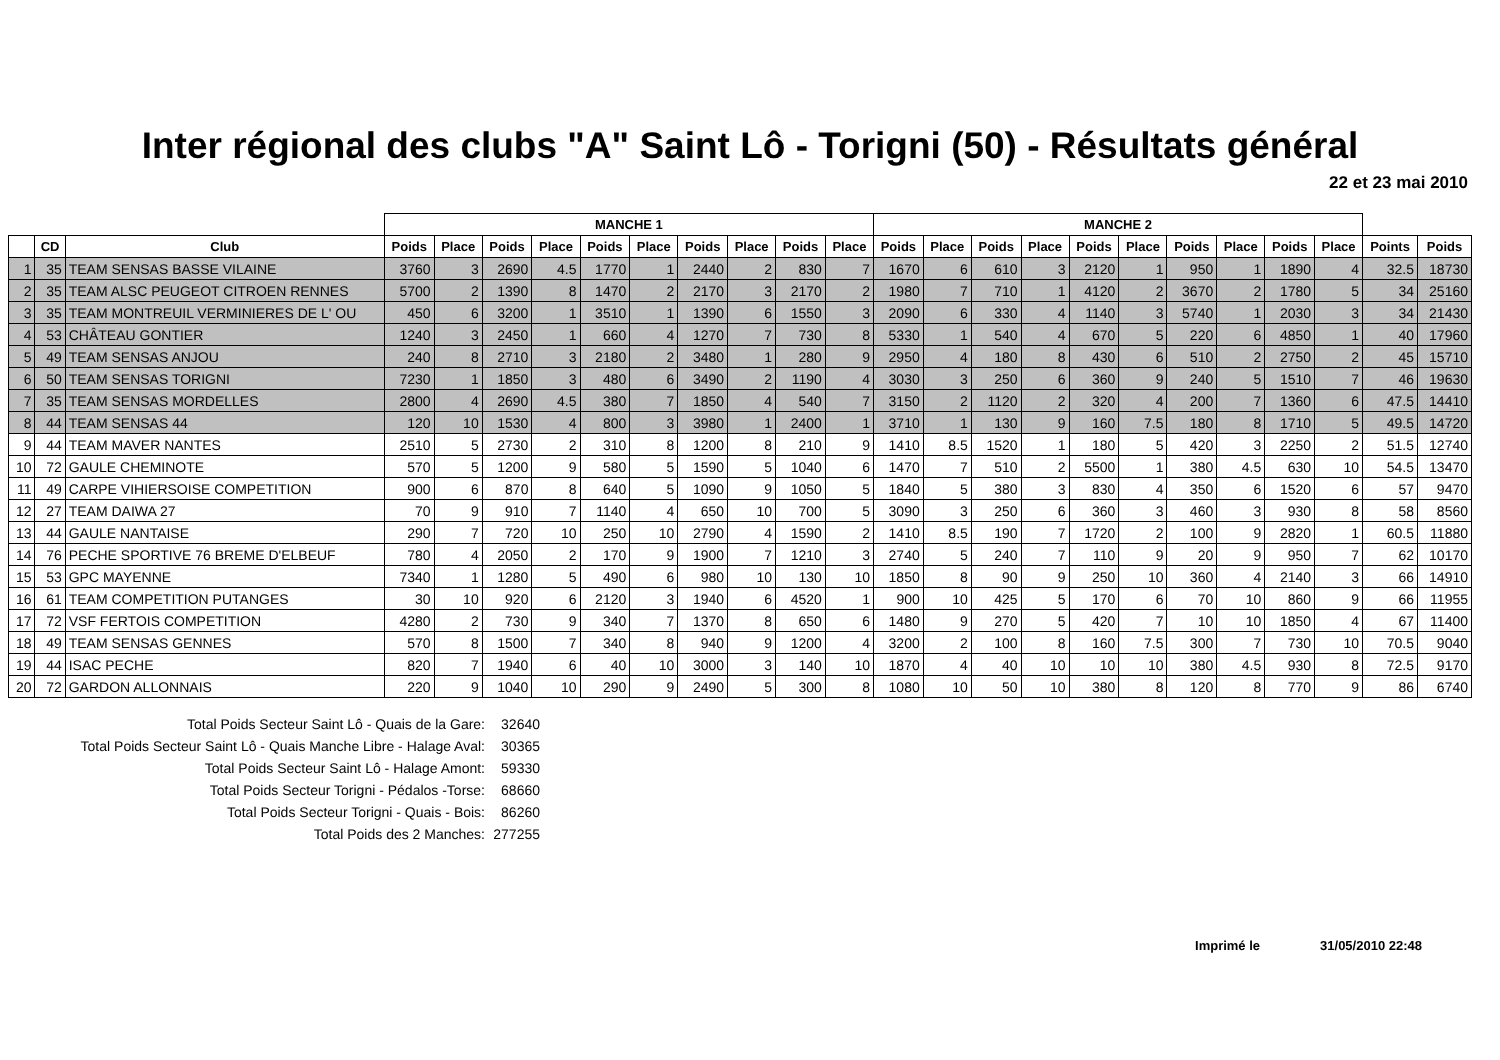Inter régional des clubs "A" Saint Lô - Torigni (50) - Résultats général
22 et 23 mai 2010
| | | | MANCHE 1 | | | | | | | | | | MANCHE 2 | | | | | | | | | | | |
| --- | --- | --- | --- | --- | --- | --- | --- | --- | --- | --- | --- | --- | --- | --- | --- | --- | --- | --- | --- | --- | --- | --- | --- | --- |
| | CD | Club | Poids | Place | Poids | Place | Poids | Place | Poids | Place | Poids | Place | Poids | Place | Poids | Place | Poids | Place | Poids | Place | Poids | Place | Points | Poids |
| 1 | 35 | TEAM SENSAS BASSE VILAINE | 3760 | 3 | 2690 | 4.5 | 1770 | 1 | 2440 | 2 | 830 | 7 | 1670 | 6 | 610 | 3 | 2120 | 1 | 950 | 1 | 1890 | 4 | 32.5 | 18730 |
| 2 | 35 | TEAM ALSC PEUGEOT CITROEN RENNES | 5700 | 2 | 1390 | 8 | 1470 | 2 | 2170 | 3 | 2170 | 2 | 1980 | 7 | 710 | 1 | 4120 | 2 | 3670 | 2 | 1780 | 5 | 34 | 25160 |
| 3 | 35 | TEAM MONTREUIL VERMINIERES DE L' OU | 450 | 6 | 3200 | 1 | 3510 | 1 | 1390 | 6 | 1550 | 3 | 2090 | 6 | 330 | 4 | 1140 | 3 | 5740 | 1 | 2030 | 3 | 34 | 21430 |
| 4 | 53 | CHÂTEAU GONTIER | 1240 | 3 | 2450 | 1 | 660 | 4 | 1270 | 7 | 730 | 8 | 5330 | 1 | 540 | 4 | 670 | 5 | 220 | 6 | 4850 | 1 | 40 | 17960 |
| 5 | 49 | TEAM SENSAS ANJOU | 240 | 8 | 2710 | 3 | 2180 | 2 | 3480 | 1 | 280 | 9 | 2950 | 4 | 180 | 8 | 430 | 6 | 510 | 2 | 2750 | 2 | 45 | 15710 |
| 6 | 50 | TEAM SENSAS TORIGNI | 7230 | 1 | 1850 | 3 | 480 | 6 | 3490 | 2 | 1190 | 4 | 3030 | 3 | 250 | 6 | 360 | 9 | 240 | 5 | 1510 | 7 | 46 | 19630 |
| 7 | 35 | TEAM SENSAS MORDELLES | 2800 | 4 | 2690 | 4.5 | 380 | 7 | 1850 | 4 | 540 | 7 | 3150 | 2 | 1120 | 2 | 320 | 4 | 200 | 7 | 1360 | 6 | 47.5 | 14410 |
| 8 | 44 | TEAM SENSAS 44 | 120 | 10 | 1530 | 4 | 800 | 3 | 3980 | 1 | 2400 | 1 | 3710 | 1 | 130 | 9 | 160 | 7.5 | 180 | 8 | 1710 | 5 | 49.5 | 14720 |
| 9 | 44 | TEAM MAVER NANTES | 2510 | 5 | 2730 | 2 | 310 | 8 | 1200 | 8 | 210 | 9 | 1410 | 8.5 | 1520 | 1 | 180 | 5 | 420 | 3 | 2250 | 2 | 51.5 | 12740 |
| 10 | 72 | GAULE CHEMINOTE | 570 | 5 | 1200 | 9 | 580 | 5 | 1590 | 5 | 1040 | 6 | 1470 | 7 | 510 | 2 | 5500 | 1 | 380 | 4.5 | 630 | 10 | 54.5 | 13470 |
| 11 | 49 | CARPE VIHIERSOISE COMPETITION | 900 | 6 | 870 | 8 | 640 | 5 | 1090 | 9 | 1050 | 5 | 1840 | 5 | 380 | 3 | 830 | 4 | 350 | 6 | 1520 | 6 | 57 | 9470 |
| 12 | 27 | TEAM DAIWA 27 | 70 | 9 | 910 | 7 | 1140 | 4 | 650 | 10 | 700 | 5 | 3090 | 3 | 250 | 6 | 360 | 3 | 460 | 3 | 930 | 8 | 58 | 8560 |
| 13 | 44 | GAULE NANTAISE | 290 | 7 | 720 | 10 | 250 | 10 | 2790 | 4 | 1590 | 2 | 1410 | 8.5 | 190 | 7 | 1720 | 2 | 100 | 9 | 2820 | 1 | 60.5 | 11880 |
| 14 | 76 | PECHE SPORTIVE 76 BREME D'ELBEUF | 780 | 4 | 2050 | 2 | 170 | 9 | 1900 | 7 | 1210 | 3 | 2740 | 5 | 240 | 7 | 110 | 9 | 20 | 9 | 950 | 7 | 62 | 10170 |
| 15 | 53 | GPC MAYENNE | 7340 | 1 | 1280 | 5 | 490 | 6 | 980 | 10 | 130 | 10 | 1850 | 8 | 90 | 9 | 250 | 10 | 360 | 4 | 2140 | 3 | 66 | 14910 |
| 16 | 61 | TEAM COMPETITION PUTANGES | 30 | 10 | 920 | 6 | 2120 | 3 | 1940 | 6 | 4520 | 1 | 900 | 10 | 425 | 5 | 170 | 6 | 70 | 10 | 860 | 9 | 66 | 11955 |
| 17 | 72 | VSF FERTOIS COMPETITION | 4280 | 2 | 730 | 9 | 340 | 7 | 1370 | 8 | 650 | 6 | 1480 | 9 | 270 | 5 | 420 | 7 | 10 | 10 | 1850 | 4 | 67 | 11400 |
| 18 | 49 | TEAM SENSAS GENNES | 570 | 8 | 1500 | 7 | 340 | 8 | 940 | 9 | 1200 | 4 | 3200 | 2 | 100 | 8 | 160 | 7.5 | 300 | 7 | 730 | 10 | 70.5 | 9040 |
| 19 | 44 | ISAC PECHE | 820 | 7 | 1940 | 6 | 40 | 10 | 3000 | 3 | 140 | 10 | 1870 | 4 | 40 | 10 | 10 | 10 | 380 | 4.5 | 930 | 8 | 72.5 | 9170 |
| 20 | 72 | GARDON ALLONNAIS | 220 | 9 | 1040 | 10 | 290 | 9 | 2490 | 5 | 300 | 8 | 1080 | 10 | 50 | 10 | 380 | 8 | 120 | 8 | 770 | 9 | 86 | 6740 |
Total Poids Secteur Saint Lô - Quais de la Gare: 32640
Total Poids Secteur Saint Lô - Quais Manche Libre - Halage Aval: 30365
Total Poids Secteur Saint Lô - Halage Amont: 59330
Total Poids Secteur Torigni - Pédalos -Torse: 68660
Total Poids Secteur Torigni - Quais - Bois: 86260
Total Poids des 2 Manches: 277255
Imprimé le 31/05/2010 22:48